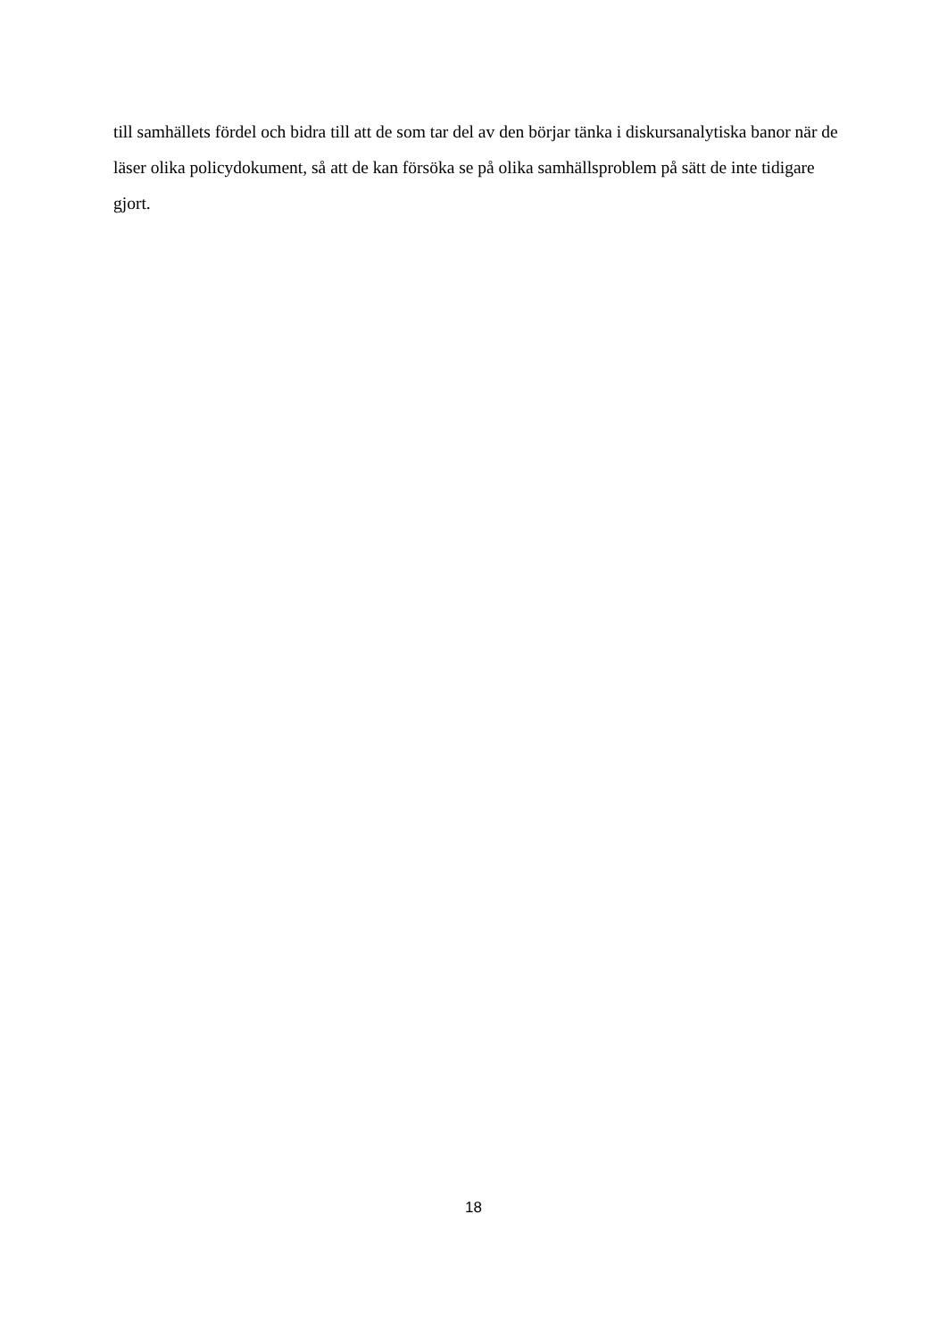till samhällets fördel och bidra till att de som tar del av den börjar tänka i diskursanalytiska banor när de läser olika policydokument, så att de kan försöka se på olika samhällsproblem på sätt de inte tidigare gjort.
18